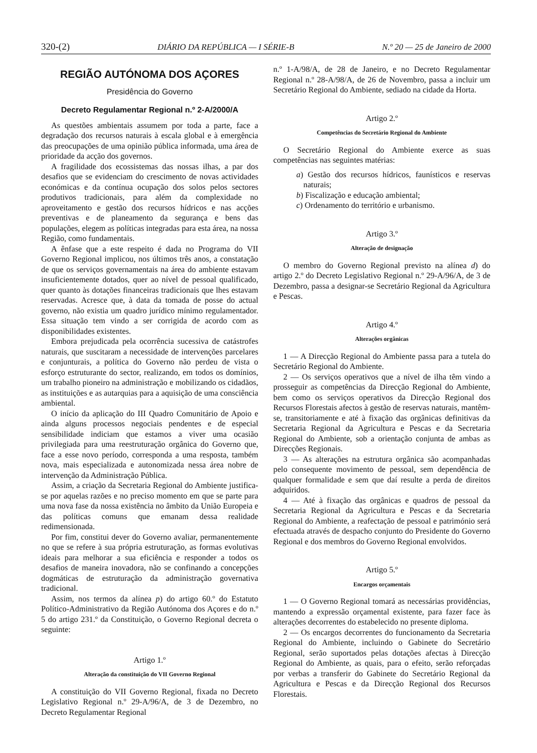320-(2) DIÁRIO DA REPÚBLICA — I SÉRIE-B N.º 20 — 25 de Janeiro de 2000
REGIÃO AUTÓNOMA DOS AÇORES
Presidência do Governo
Decreto Regulamentar Regional n.º 2-A/2000/A
As questões ambientais assumem por toda a parte, face a degradação dos recursos naturais à escala global e à emergência das preocupações de uma opinião pública informada, uma área de prioridade da acção dos governos.
A fragilidade dos ecossistemas das nossas ilhas, a par dos desafios que se evidenciam do crescimento de novas actividades económicas e da contínua ocupação dos solos pelos sectores produtivos tradicionais, para além da complexidade no aproveitamento e gestão dos recursos hídricos e nas acções preventivas e de planeamento da segurança e bens das populações, elegem as políticas integradas para esta área, na nossa Região, como fundamentais.
A ênfase que a este respeito é dada no Programa do VII Governo Regional implicou, nos últimos três anos, a constatação de que os serviços governamentais na área do ambiente estavam insuficientemente dotados, quer ao nível de pessoal qualificado, quer quanto às dotações financeiras tradicionais que lhes estavam reservadas. Acresce que, à data da tomada de posse do actual governo, não existia um quadro jurídico mínimo regulamentador. Essa situação tem vindo a ser corrigida de acordo com as disponibilidades existentes.
Embora prejudicada pela ocorrência sucessiva de catástrofes naturais, que suscitaram a necessidade de intervenções parcelares e conjunturais, a política do Governo não perdeu de vista o esforço estruturante do sector, realizando, em todos os domínios, um trabalho pioneiro na administração e mobilizando os cidadãos, as instituições e as autarquias para a aquisição de uma consciência ambiental.
O início da aplicação do III Quadro Comunitário de Apoio e ainda alguns processos negociais pendentes e de especial sensibilidade indiciam que estamos a viver uma ocasião privilegiada para uma reestruturação orgânica do Governo que, face a esse novo período, corresponda a uma resposta, também nova, mais especializada e autonomizada nessa área nobre de intervenção da Administração Pública.
Assim, a criação da Secretaria Regional do Ambiente justifica-se por aquelas razões e no preciso momento em que se parte para uma nova fase da nossa existência no âmbito da União Europeia e das políticas comuns que emanam dessa realidade redimensionada.
Por fim, constitui dever do Governo avaliar, permanentemente no que se refere à sua própria estruturação, as formas evolutivas ideais para melhorar a sua eficiência e responder a todos os desafios de maneira inovadora, não se confinando a concepções dogmáticas de estruturação da administração governativa tradicional.
Assim, nos termos da alínea p) do artigo 60.º do Estatuto Político-Administrativo da Região Autónoma dos Açores e do n.º 5 do artigo 231.º da Constituição, o Governo Regional decreta o seguinte:
Artigo 1.º
Alteração da constituição do VII Governo Regional
A constituição do VII Governo Regional, fixada no Decreto Legislativo Regional n.º 29-A/96/A, de 3 de Dezembro, no Decreto Regulamentar Regional
n.º 1-A/98/A, de 28 de Janeiro, e no Decreto Regulamentar Regional n.º 28-A/98/A, de 26 de Novembro, passa a incluir um Secretário Regional do Ambiente, sediado na cidade da Horta.
Artigo 2.º
Competências do Secretário Regional do Ambiente
O Secretário Regional do Ambiente exerce as suas competências nas seguintes matérias:
a) Gestão dos recursos hídricos, faunísticos e reservas naturais;
b) Fiscalização e educação ambiental;
c) Ordenamento do território e urbanismo.
Artigo 3.º
Alteração de designação
O membro do Governo Regional previsto na alínea d) do artigo 2.º do Decreto Legislativo Regional n.º 29-A/96/A, de 3 de Dezembro, passa a designar-se Secretário Regional da Agricultura e Pescas.
Artigo 4.º
Alterações orgânicas
1 — A Direcção Regional do Ambiente passa para a tutela do Secretário Regional do Ambiente.
2 — Os serviços operativos que a nível de ilha têm vindo a prosseguir as competências da Direcção Regional do Ambiente, bem como os serviços operativos da Direcção Regional dos Recursos Florestais afectos à gestão de reservas naturais, mantêm-se, transitoriamente e até à fixação das orgânicas definitivas da Secretaria Regional da Agricultura e Pescas e da Secretaria Regional do Ambiente, sob a orientação conjunta de ambas as Direcções Regionais.
3 — As alterações na estrutura orgânica são acompanhadas pelo consequente movimento de pessoal, sem dependência de qualquer formalidade e sem que daí resulte a perda de direitos adquiridos.
4 — Até à fixação das orgânicas e quadros de pessoal da Secretaria Regional da Agricultura e Pescas e da Secretaria Regional do Ambiente, a reafectação de pessoal e património será efectuada através de despacho conjunto do Presidente do Governo Regional e dos membros do Governo Regional envolvidos.
Artigo 5.º
Encargos orçamentais
1 — O Governo Regional tomará as necessárias providências, mantendo a expressão orçamental existente, para fazer face às alterações decorrentes do estabelecido no presente diploma.
2 — Os encargos decorrentes do funcionamento da Secretaria Regional do Ambiente, incluindo o Gabinete do Secretário Regional, serão suportados pelas dotações afectas à Direcção Regional do Ambiente, as quais, para o efeito, serão reforçadas por verbas a transferir do Gabinete do Secretário Regional da Agricultura e Pescas e da Direcção Regional dos Recursos Florestais.